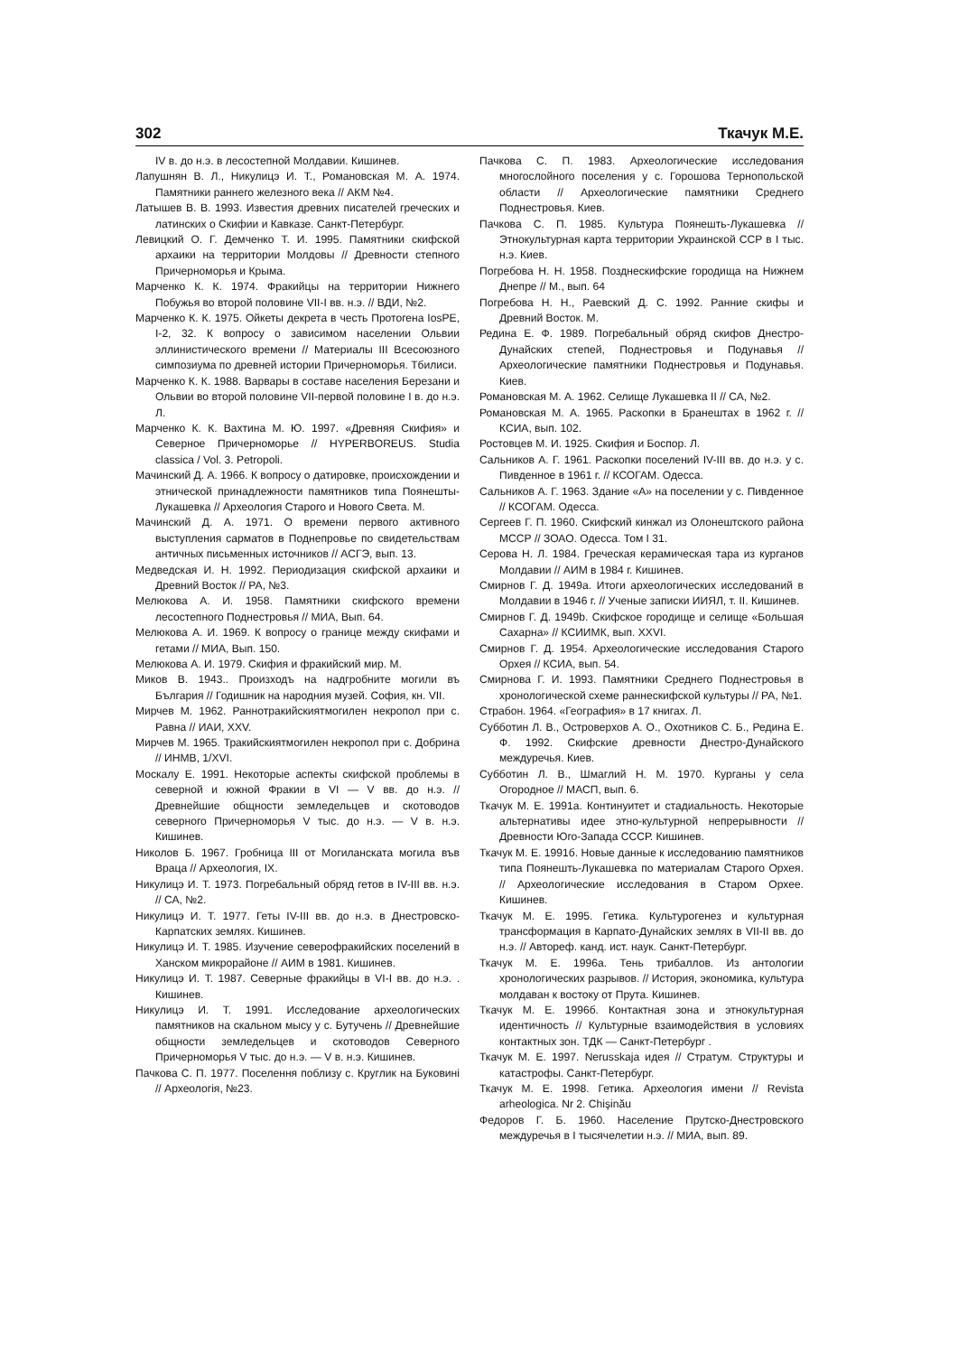302 Ткачук М.Е.
IV в. до н.э. в лесостепной Молдавии. Кишинев.
Лапушнян В. Л., Никулицэ И. Т., Романовская М. А. 1974. Памятники раннего железного века // АКМ №4.
Латышев В. В. 1993. Известия древних писателей греческих и латинских о Скифии и Кавказе. Санкт-Петербург.
Левицкий О. Г. Демченко Т. И. 1995. Памятники скифской архаики на территории Молдовы // Древности степного Причерноморья и Крыма.
Марченко К. К. 1974. Фракийцы на территории Нижнего Побужья во второй половине VII-I вв. н.э. // ВДИ, №2.
Марченко К. К. 1975. Ойкеты декрета в честь Протогена IosPE, I-2, 32. К вопросу о зависимом населении Ольвии эллинистического времени // Материалы III Всесоюзного симпозиума по древней истории Причерноморья. Тбилиси.
Марченко К. К. 1988. Варвары в составе населения Березани и Ольвии во второй половине VII-первой половине I в. до н.э. Л.
Марченко К. К. Вахтина М. Ю. 1997. «Древняя Скифия» и Северное Причерноморье // HYPERBOREUS. Studia classica / Vol. 3. Petropoli.
Мачинский Д. А. 1966. К вопросу о датировке, происхождении и этнической принадлежности памятников типа Поянешты-Лукашевка // Археология Старого и Нового Света. М.
Мачинский Д. А. 1971. О времени первого активного выступления сарматов в Поднепровье по свидетельствам античных письменных источников // АСГЭ, вып. 13.
Медведская И. Н. 1992. Периодизация скифской архаики и Древний Восток // РА, №3.
Мелюкова А. И. 1958. Памятники скифского времени лесостепного Поднестровья // МИА, Вып. 64.
Мелюкова А. И. 1969. К вопросу о границе между скифами и гетами // МИА, Вып. 150.
Мелюкова А. И. 1979. Скифия и фракийский мир. М.
Миков В. 1943.. Произходъ на надгробните могили въ България // Годишник на народния музей. София, кн. VII.
Мирчев М. 1962. Раннотракийскиятмогилен некропол при с. Равна // ИАИ, XXV.
Мирчев М. 1965. Тракийскиятмогилен некропол при с. Добрина // ИНМВ, 1/XVI.
Москалу Е. 1991. Некоторые аспекты скифской проблемы в северной и южной Фракии в VI — V вв. до н.э. // Древнейшие общности земледельцев и скотоводов северного Причерноморья V тыс. до н.э. — V в. н.э. Кишинев.
Николов Б. 1967. Гробница III от Могиланската могила във Враца // Археология, IX.
Никулицэ И. Т. 1973. Погребальный обряд гетов в IV-III вв. н.э. // СА, №2.
Никулицэ И. Т. 1977. Геты IV-III вв. до н.э. в Днестровско-Карпатских землях. Кишинев.
Никулицэ И. Т. 1985. Изучение северофракийских поселений в Ханском микрорайоне // АИМ в 1981. Кишинев.
Никулицэ И. Т. 1987. Северные фракийцы в VI-I вв. до н.э. . Кишинев.
Никулицэ И. Т. 1991. Исследование археологических памятников на скальном мысу у с. Бутучень // Древнейшие общности земледельцев и скотоводов Северного Причерноморья V тыс. до н.э. — V в. н.э. Кишинев.
Пачкова С. П. 1977. Поселення поблизу с. Круглик на Буковині // Археологiя, №23.
Пачкова С. П. 1983. Археологические исследования многослойного поселения у с. Горошова Тернопольской области // Археологические памятники Среднего Поднестровья. Киев.
Пачкова С. П. 1985. Культура Поянешть-Лукашевка // Этнокультурная карта территории Украинской ССР в I тыс. н.э. Киев.
Погребова Н. Н. 1958. Позднескифские городища на Нижнем Днепре // М., вып. 64
Погребова Н. Н., Раевский Д. С. 1992. Ранние скифы и Древний Восток. М.
Редина Е. Ф. 1989. Погребальный обряд скифов Днестро-Дунайских степей, Поднестровья и Подунавья // Археологические памятники Поднестровья и Подунавья. Киев.
Романовская М. А. 1962. Селище Лукашевка II // СА, №2.
Романовская М. А. 1965. Раскопки в Бранештах в 1962 г. // КСИА, вып. 102.
Ростовцев М. И. 1925. Скифия и Боспор. Л.
Сальников А. Г. 1961. Раскопки поселений IV-III вв. до н.э. у с. Пивденное в 1961 г. // КСОГАМ. Одесса.
Сальников А. Г. 1963. Здание «А» на поселении у с. Пивденное // КСОГАМ. Одесса.
Сергеев Г. П. 1960. Скифский кинжал из Олонештского района МССР // ЗОАО. Одесса. Том I 31.
Серова Н. Л. 1984. Греческая керамическая тара из курганов Молдавии // АИМ в 1984 г. Кишинев.
Смирнов Г. Д. 1949а. Итоги археологических исследований в Молдавии в 1946 г. // Ученые записки ИИЯЛ, т. II. Кишинев.
Смирнов Г. Д. 1949b. Скифское городище и селище «Большая Сахарна» // КСИИМК, вып. XXVI.
Смирнов Г. Д. 1954. Археологические исследования Старого Орхея // КСИА, вып. 54.
Смирнова Г. И. 1993. Памятники Среднего Поднестровья в хронологической схеме раннескифской культуры // РА, №1.
Страбон. 1964. «География» в 17 книгах. Л.
Субботин Л. В., Островерхов А. О., Охотников С. Б., Редина Е. Ф. 1992. Скифские древности Днестро-Дунайского междуречья. Киев.
Субботин Л. В., Шмаглий Н. М. 1970. Курганы у села Огородное // МАСП, вып. 6.
Ткачук М. Е. 1991а. Континуитет и стадиальность. Некоторые альтернативы идее этно-культурной непрерывности // Древности Юго-Запада СССР. Кишинев.
Ткачук М. Е. 1991б. Новые данные к исследованию памятников типа Поянешть-Лукашевка по материалам Старого Орхея. // Археологические исследования в Старом Орхее. Кишинев.
Ткачук М. Е. 1995. Гетика. Культурогенез и культурная трансформация в Карпато-Дунайских землях в VII-II вв. до н.э. // Автореф. канд. ист. наук. Санкт-Петербург.
Ткачук М. Е. 1996а. Тень трибаллов. Из антологии хронологических разрывов. // История, экономика, культура молдаван к востоку от Прута. Кишинев.
Ткачук М. Е. 1996б. Контактная зона и этнокультурная идентичность // Культурные взаимодействия в условиях контактных зон. ТДК — Санкт-Петербург .
Ткачук М. Е. 1997. Nerusskaja идея // Стратум. Структуры и катастрофы. Санкт-Петербург.
Ткачук М. Е. 1998. Гетика. Археология имени // Revista arheologica. Nr 2. Chişinău
Федоров Г. Б. 1960. Население Прутско-Днестровского междуречья в I тысячелетии н.э. // МИА, вып. 89.